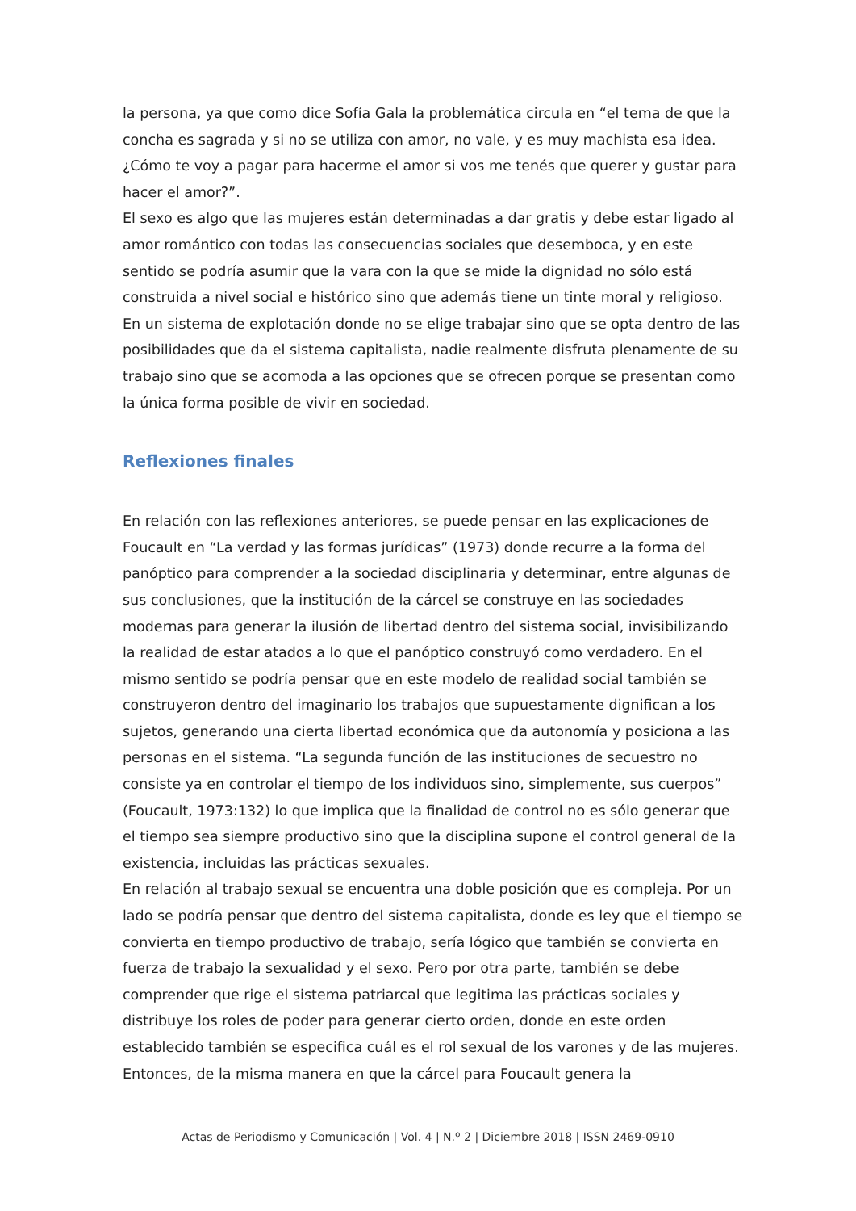la persona, ya que como dice Sofía Gala la problemática circula en “el tema de que la concha es sagrada y si no se utiliza con amor, no vale, y es muy machista esa idea. ¿Cómo te voy a pagar para hacerme el amor si vos me tenés que querer y gustar para hacer el amor?”.
El sexo es algo que las mujeres están determinadas a dar gratis y debe estar ligado al amor romántico con todas las consecuencias sociales que desemboca, y en este sentido se podría asumir que la vara con la que se mide la dignidad no sólo está construida a nivel social e histórico sino que además tiene un tinte moral y religioso. En un sistema de explotación donde no se elige trabajar sino que se opta dentro de las posibilidades que da el sistema capitalista, nadie realmente disfruta plenamente de su trabajo sino que se acomoda a las opciones que se ofrecen porque se presentan como la única forma posible de vivir en sociedad.
Reflexiones finales
En relación con las reflexiones anteriores, se puede pensar en las explicaciones de Foucault en “La verdad y las formas jurídicas” (1973) donde recurre a la forma del panóptico para comprender a la sociedad disciplinaria y determinar, entre algunas de sus conclusiones, que la institución de la cárcel se construye en las sociedades modernas para generar la ilusión de libertad dentro del sistema social, invisibilizando la realidad de estar atados a lo que el panóptico construyó como verdadero. En el mismo sentido se podría pensar que en este modelo de realidad social también se construyeron dentro del imaginario los trabajos que supuestamente dignifican a los sujetos, generando una cierta libertad económica que da autonomía y posiciona a las personas en el sistema. “La segunda función de las instituciones de secuestro no consiste ya en controlar el tiempo de los individuos sino, simplemente, sus cuerpos” (Foucault, 1973:132) lo que implica que la finalidad de control no es sólo generar que el tiempo sea siempre productivo sino que la disciplina supone el control general de la existencia, incluidas las prácticas sexuales.
En relación al trabajo sexual se encuentra una doble posición que es compleja. Por un lado se podría pensar que dentro del sistema capitalista, donde es ley que el tiempo se convierta en tiempo productivo de trabajo, sería lógico que también se convierta en fuerza de trabajo la sexualidad y el sexo. Pero por otra parte, también se debe comprender que rige el sistema patriarcal que legitima las prácticas sociales y distribuye los roles de poder para generar cierto orden, donde en este orden establecido también se especifica cuál es el rol sexual de los varones y de las mujeres. Entonces, de la misma manera en que la cárcel para Foucault genera la
Actas de Periodismo y Comunicación | Vol. 4 | N.º 2 | Diciembre 2018 | ISSN 2469-0910